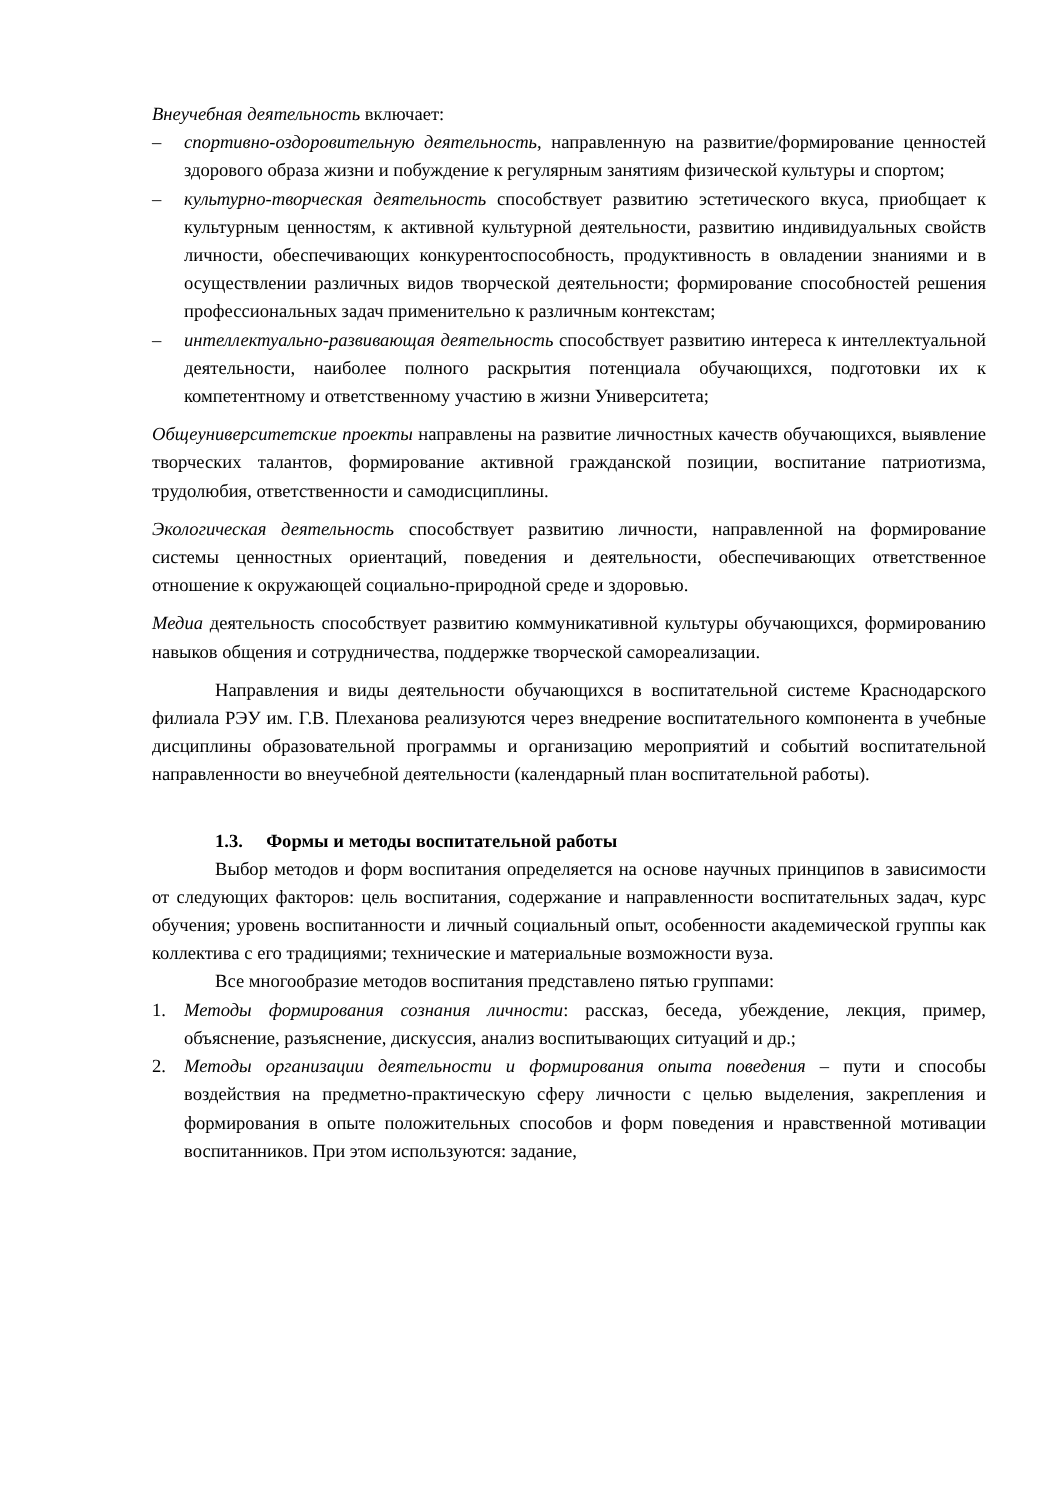Внеучебная деятельность включает:
– спортивно-оздоровительную деятельность, направленную на развитие/формирование ценностей здорового образа жизни и побуждение к регулярным занятиям физической культуры и спортом;
– культурно-творческая деятельность способствует развитию эстетического вкуса, приобщает к культурным ценностям, к активной культурной деятельности, развитию индивидуальных свойств личности, обеспечивающих конкурентоспособность, продуктивность в овладении знаниями и в осуществлении различных видов творческой деятельности; формирование способностей решения профессиональных задач применительно к различным контекстам;
– интеллектуально-развивающая деятельность способствует развитию интереса к интеллектуальной деятельности, наиболее полного раскрытия потенциала обучающихся, подготовки их к компетентному и ответственному участию в жизни Университета;
Общеуниверситетские проекты направлены на развитие личностных качеств обучающихся, выявление творческих талантов, формирование активной гражданской позиции, воспитание патриотизма, трудолюбия, ответственности и самодисциплины.
Экологическая деятельность способствует развитию личности, направленной на формирование системы ценностных ориентаций, поведения и деятельности, обеспечивающих ответственное отношение к окружающей социально-природной среде и здоровью.
Медиа деятельность способствует развитию коммуникативной культуры обучающихся, формированию навыков общения и сотрудничества, поддержке творческой самореализации.
Направления и виды деятельности обучающихся в воспитательной системе Краснодарского филиала РЭУ им. Г.В. Плеханова реализуются через внедрение воспитательного компонента в учебные дисциплины образовательной программы и организацию мероприятий и событий воспитательной направленности во внеучебной деятельности (календарный план воспитательной работы).
1.3. Формы и методы воспитательной работы
Выбор методов и форм воспитания определяется на основе научных принципов в зависимости от следующих факторов: цель воспитания, содержание и направленности воспитательных задач, курс обучения; уровень воспитанности и личный социальный опыт, особенности академической группы как коллектива с его традициями; технические и материальные возможности вуза.
Все многообразие методов воспитания представлено пятью группами:
1. Методы формирования сознания личности: рассказ, беседа, убеждение, лекция, пример, объяснение, разъяснение, дискуссия, анализ воспитывающих ситуаций и др.;
2. Методы организации деятельности и формирования опыта поведения – пути и способы воздействия на предметно-практическую сферу личности с целью выделения, закрепления и формирования в опыте положительных способов и форм поведения и нравственной мотивации воспитанников. При этом используются: задание,